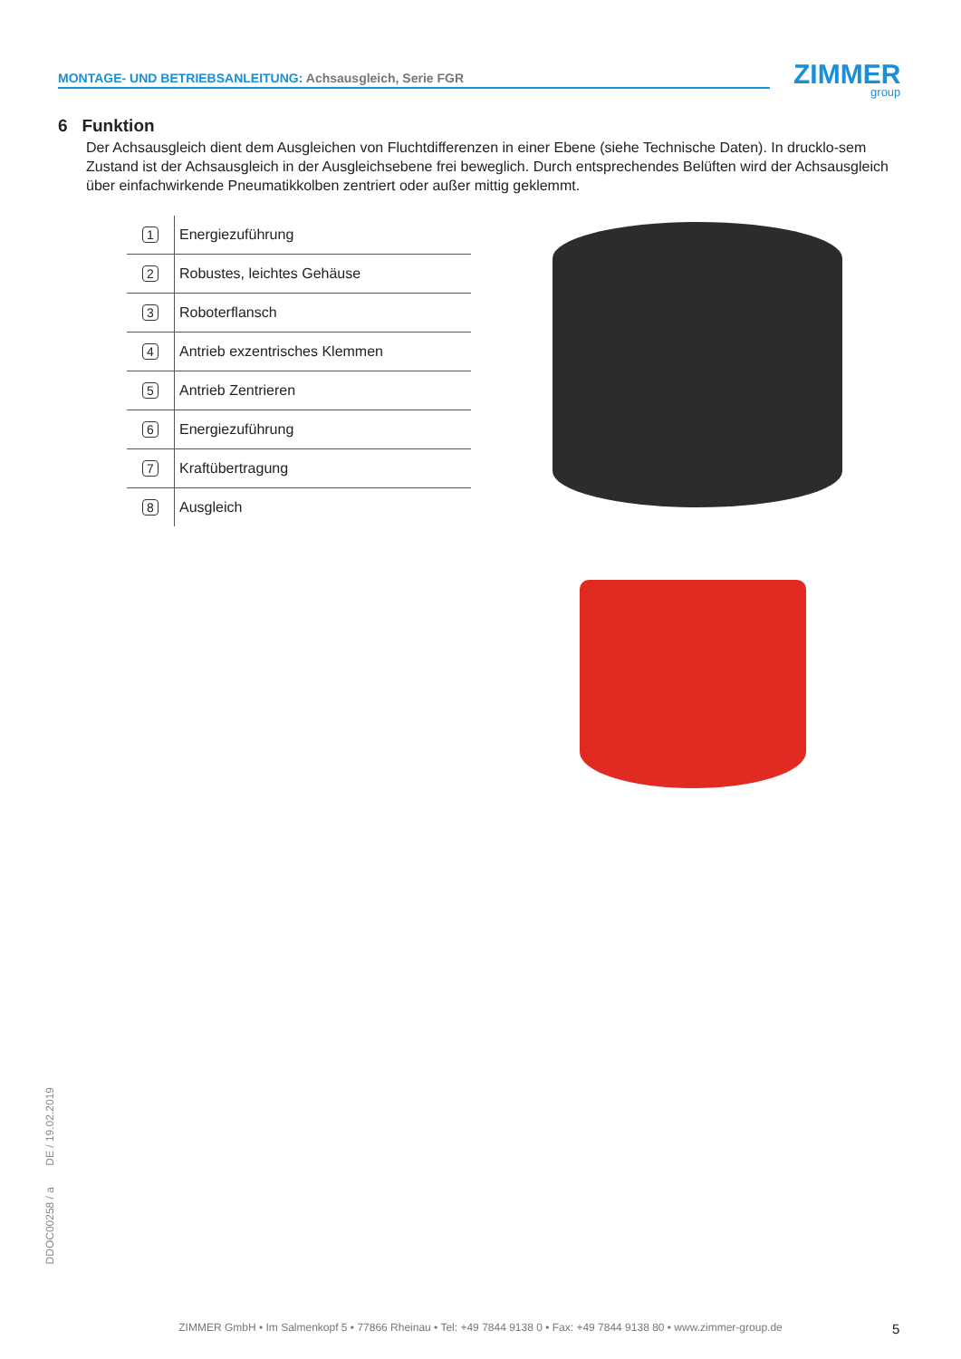MONTAGE- UND BETRIEBSANLEITUNG: Achsausgleich, Serie FGR ZIMMER
group
6 Funktion
Der Achsausgleich dient dem Ausgleichen von Fluchtdifferenzen in einer Ebene (siehe Technische Daten). In drucklo-sem Zustand ist der Achsausgleich in der Ausgleichsebene frei beweglich. Durch entsprechendes Belüften wird der Achsausgleich über einfachwirkende Pneumatikkolben zentriert oder außer mittig geklemmt.
| 1 | Energiezuführung |
| 2 | Robustes, leichtes Gehäuse |
| 3 | Roboterflansch |
| 4 | Antrieb exzentrisches Klemmen |
| 5 | Antrieb Zentrieren |
| 6 | Energiezuführung |
| 7 | Kraftübertragung |
| 8 | Ausgleich |
DDOC00258 / a DE / 19.02.2019
ZIMMER GmbH • Im Salmenkopf 5 • 77866 Rheinau • Tel: +49 7844 9138 0 • Fax: +49 7844 9138 80 • www.zimmer-group.de 5